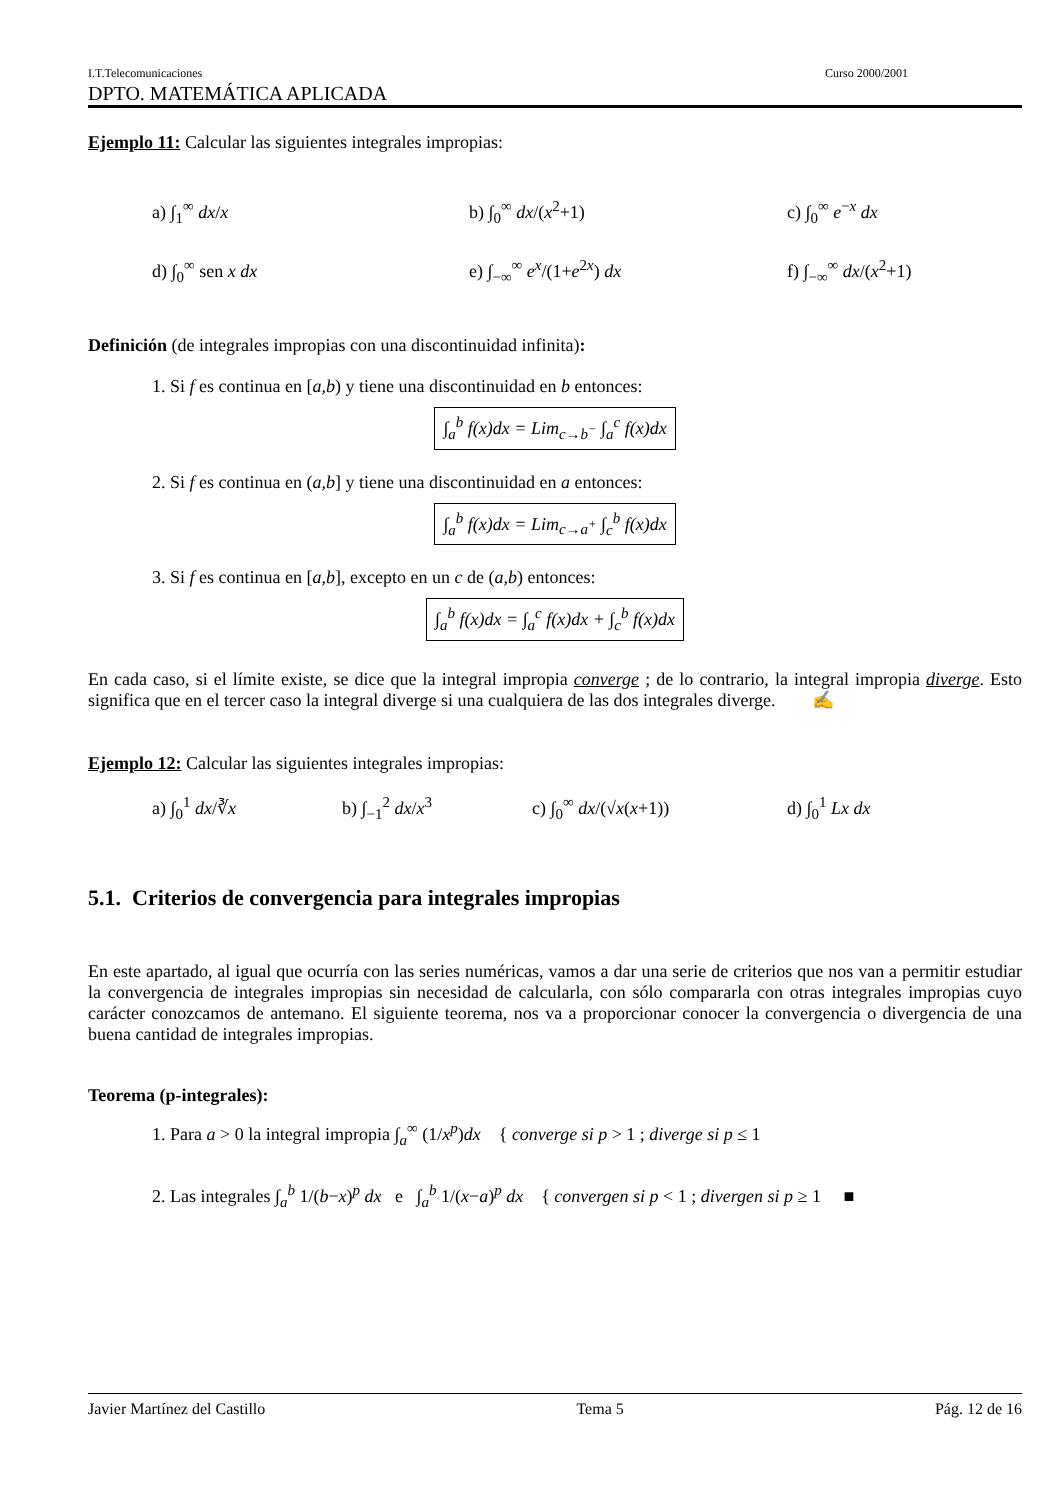I.T.Telecomunicaciones Curso 2000/2001
DPTO. MATEMÁTICA APLICADA
Ejemplo 11: Calcular las siguientes integrales impropias:
a) ∫<sub>1</sub><sup>∞</sup> dx/x b) ∫<sub>0</sub><sup>∞</sup> dx/(x<sup>2</sup>+1) c) ∫<sub>0</sub><sup>∞</sup> e<sup>−x</sup> dx
d) ∫<sub>0</sub><sup>∞</sup> sen x dx e) ∫<sub>−∞</sub><sup>∞</sup> e<sup>x</sup>/(1+e<sup>2x</sup>) dx f) ∫<sub>−∞</sub><sup>∞</sup> dx/(x<sup>2</sup>+1)
Definición (de integrales impropias con una discontinuidad infinita):
1. Si f es continua en [a,b) y tiene una discontinuidad en b entonces:
∫<sub>a</sub><sup>b</sup> f(x)dx = Lim<sub>c→b<sup>−</sup></sub> ∫<sub>a</sub><sup>c</sup> f(x)dx
2. Si f es continua en (a,b] y tiene una discontinuidad en a entonces:
∫<sub>a</sub><sup>b</sup> f(x)dx = Lim<sub>c→a<sup>+</sup></sub> ∫<sub>c</sub><sup>b</sup> f(x)dx
3. Si f es continua en [a,b], excepto en un c de (a,b) entonces:
∫<sub>a</sub><sup>b</sup> f(x)dx = ∫<sub>a</sub><sup>c</sup> f(x)dx + ∫<sub>c</sub><sup>b</sup> f(x)dx
En cada caso, si el límite existe, se dice que la integral impropia converge ; de lo contrario, la integral impropia diverge. Esto significa que en el tercer caso la integral diverge si una cualquiera de las dos integrales diverge. ✍
Ejemplo 12: Calcular las siguientes integrales impropias:
a) ∫<sub>0</sub><sup>1</sup> dx/∛x b) ∫<sub>−1</sub><sup>2</sup> dx/x<sup>3</sup> c) ∫<sub>0</sub><sup>∞</sup> dx/(√x(x+1)) d) ∫<sub>0</sub><sup>1</sup> Lx dx
5.1. Criterios de convergencia para integrales impropias
En este apartado, al igual que ocurría con las series numéricas, vamos a dar una serie de criterios que nos van a permitir estudiar la convergencia de integrales impropias sin necesidad de calcularla, con sólo compararla con otras integrales impropias cuyo carácter conozcamos de antemano. El siguiente teorema, nos va a proporcionar conocer la convergencia o divergencia de una buena cantidad de integrales impropias.
Teorema (p-integrales):
1. Para a > 0 la integral impropia ∫<sub>a</sub><sup>∞</sup> (1/x<sup>p</sup>)dx { converge si p > 1 ; diverge si p ≤ 1
2. Las integrales ∫<sub>a</sub><sup>b</sup> 1/(b−x)<sup>p</sup> dx e ∫<sub>a</sub><sup>b</sup> 1/(x−a)<sup>p</sup> dx { convergen si p < 1 ; divergen si p ≥ 1 ■
Javier Martínez del Castillo Tema 5 Pág. 12 de 16